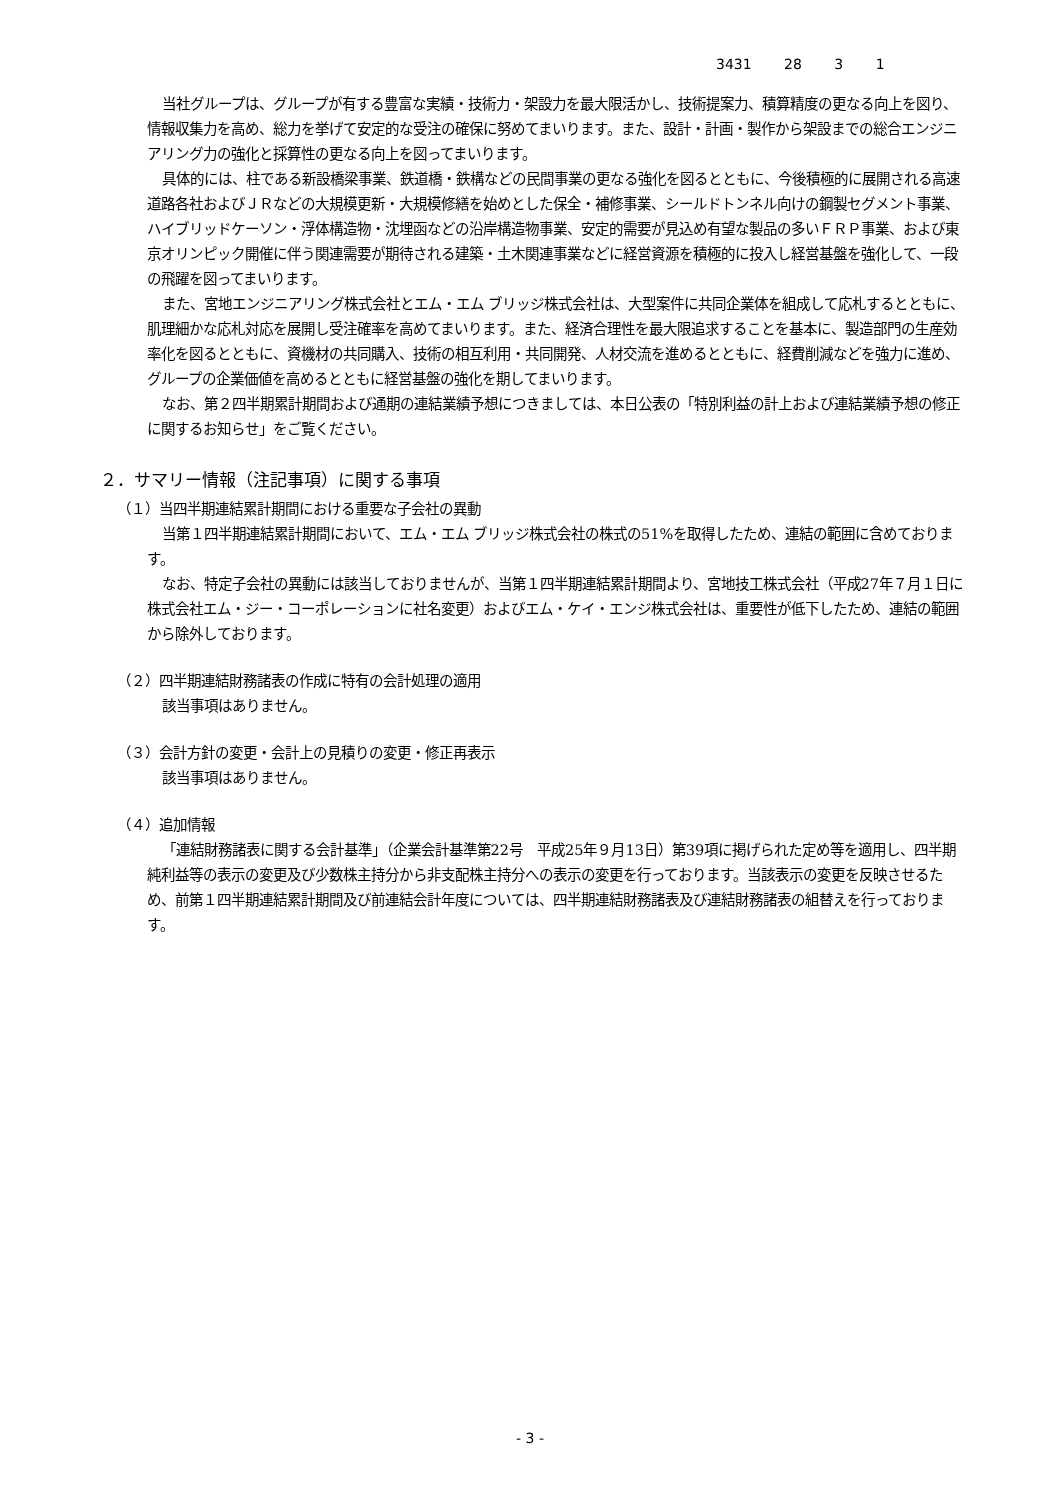3431 28 3 1
当社グループは、グループが有する豊富な実績・技術力・架設力を最大限活かし、技術提案力、積算精度の更なる向上を図り、情報収集力を高め、総力を挙げて安定的な受注の確保に努めてまいります。また、設計・計画・製作から架設までの総合エンジニアリング力の強化と採算性の更なる向上を図ってまいります。
具体的には、柱である新設橋梁事業、鉄道橋・鉄構などの民間事業の更なる強化を図るとともに、今後積極的に展開される高速道路各社およびＪＲなどの大規模更新・大規模修繕を始めとした保全・補修事業、シールドトンネル向けの鋼製セグメント事業、ハイブリッドケーソン・浮体構造物・沈埋函などの沿岸構造物事業、安定的需要が見込め有望な製品の多いＦＲＰ事業、および東京オリンピック開催に伴う関連需要が期待される建築・土木関連事業などに経営資源を積極的に投入し経営基盤を強化して、一段の飛躍を図ってまいります。
また、宮地エンジニアリング株式会社とエム・エム ブリッジ株式会社は、大型案件に共同企業体を組成して応札するとともに、肌理細かな応札対応を展開し受注確率を高めてまいります。また、経済合理性を最大限追求することを基本に、製造部門の生産効率化を図るとともに、資機材の共同購入、技術の相互利用・共同開発、人材交流を進めるとともに、経費削減などを強力に進め、グループの企業価値を高めるとともに経営基盤の強化を期してまいります。
なお、第２四半期累計期間および通期の連結業績予想につきましては、本日公表の「特別利益の計上および連結業績予想の修正に関するお知らせ」をご覧ください。
２．サマリー情報（注記事項）に関する事項
（１）当四半期連結累計期間における重要な子会社の異動
当第１四半期連結累計期間において、エム・エム ブリッジ株式会社の株式の51%を取得したため、連結の範囲に含めております。
なお、特定子会社の異動には該当しておりませんが、当第１四半期連結累計期間より、宮地技工株式会社（平成27年７月１日に株式会社エム・ジー・コーポレーションに社名変更）およびエム・ケイ・エンジ株式会社は、重要性が低下したため、連結の範囲から除外しております。
（２）四半期連結財務諸表の作成に特有の会計処理の適用
該当事項はありません。
（３）会計方針の変更・会計上の見積りの変更・修正再表示
該当事項はありません。
（４）追加情報
「連結財務諸表に関する会計基準」（企業会計基準第22号　平成25年９月13日）第39項に掲げられた定め等を適用し、四半期純利益等の表示の変更及び少数株主持分から非支配株主持分への表示の変更を行っております。当該表示の変更を反映させるため、前第１四半期連結累計期間及び前連結会計年度については、四半期連結財務諸表及び連結財務諸表の組替えを行っております。
- 3 -